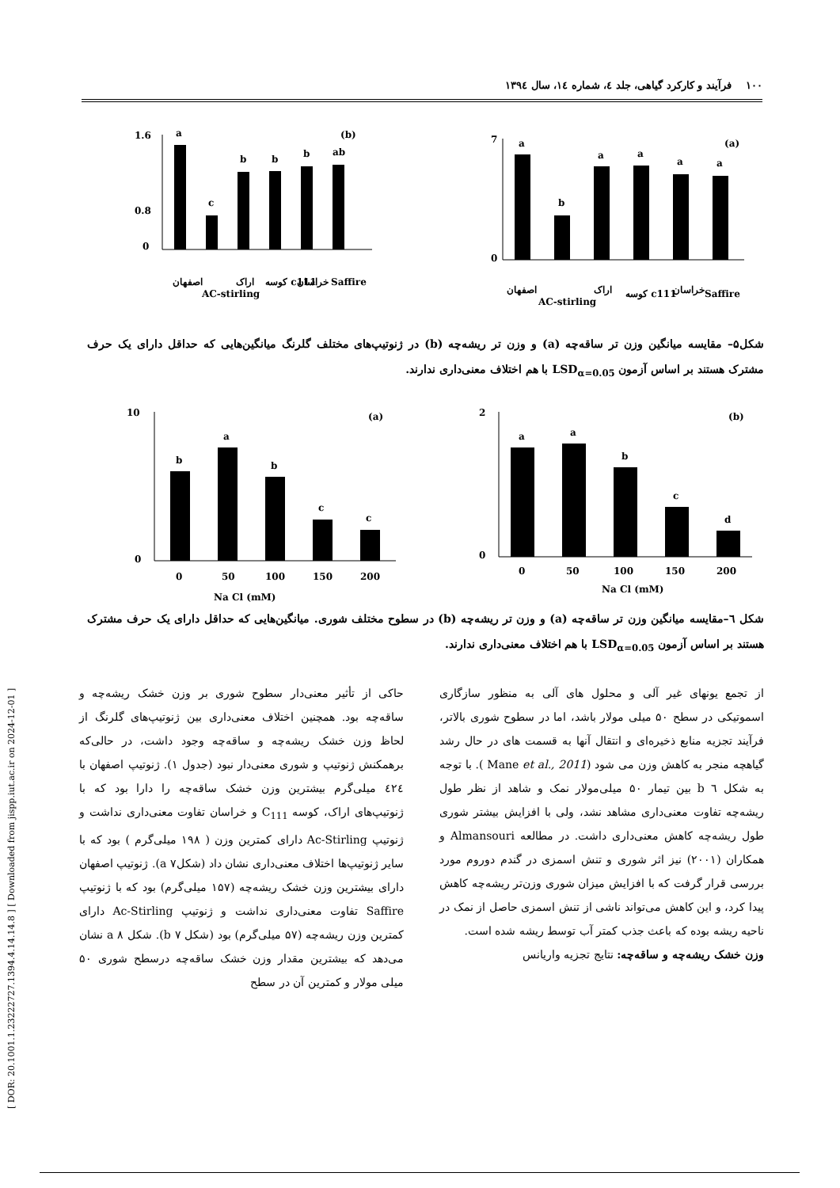[ DOR: 20.1001.1.23222727.1394.4.14.14.8 ] [ Downloaded from jispp.iut.ac.ir on 2024-12-01 ]
۱۰۰ فرآیند و کارکرد گیاهی، جلد ٤، شماره ١٤، سال ١٣٩٤
1.6
0.8
0
a
c
b
b
b
ab
(b)
اصفهان
AC-stirling
اراک
کوسه c111
خراسان
Saffire
7
0
a
b
a
a
a
a
(a)
اصفهان
AC-stirling
اراک
کوسه c111
خراسان
Saffire
شکل۵– مقایسه میانگین وزن تر ساقه‌چه (a) و وزن تر ریشه‌چه (b) در ژنوتیپ‌های مختلف گلرنگ میانگین‌هایی که حداقل دارای یک حرف مشترک هستند بر اساس آزمون LSD<sub>α=0.05</sub> با هم اختلاف معنی‌داری ندارند.
10
0
b
a
b
c
c
(a)
0
50
100
150
200
Na Cl (mM)
2
0
a
a
b
c
d
(b)
0
50
100
150
200
Na Cl (mM)
شکل ٦–مقایسه میانگین وزن تر ساقه‌چه (a) و وزن تر ریشه‌چه (b) در سطوح مختلف شوری. میانگین‌هایی که حداقل دارای یک حرف مشترک هستند بر اساس آزمون LSD<sub>α=0.05</sub> با هم اختلاف معنی‌داری ندارند.
از تجمع یونهای غیر آلی و محلول های آلی به منظور سازگاری اسموتیکی در سطح ۵۰ میلی مولار باشد، اما در سطوح شوری بالاتر، فرآیند تجزیه منابع ذخیره‌ای و انتقال آنها به قسمت های در حال رشد گیاهچه منجر به کاهش وزن می شود (Mane et al., 2011 ). با توجه به شکل ٦ b بین تیمار ۵۰ میلی‌مولار نمک و شاهد از نظر طول ریشه‌چه تفاوت معنی‌داری مشاهد نشد، ولی با افزایش بیشتر شوری طول ریشه‌چه کاهش معنی‌داری داشت. در مطالعه Almansouri و همکاران (۲۰۰۱) نیز اثر شوری و تنش اسمزی در گندم دوروم مورد بررسی قرار گرفت که با افزایش میزان شوری وزن‌تر ریشه‌چه کاهش پیدا کرد، و این کاهش می‌تواند ناشی از تنش اسمزی حاصل از نمک در ناحیه ریشه بوده که باعث جذب کمتر آب توسط ریشه شده است.
وزن خشک ریشه‌چه و ساقه‌چه: نتایج تجزیه واریانس
حاکی از تأثیر معنی‌دار سطوح شوری بر وزن خشک ریشه‌چه و ساقه‌چه بود. همچنین اختلاف معنی‌داری بین ژنوتیپ‌های گلرنگ از لحاظ وزن خشک ریشه‌چه و ساقه‌چه وجود داشت، در حالی‌که برهمکنش ژنوتیپ و شوری معنی‌دار نبود (جدول ۱). ژنوتیپ اصفهان با ٤٢٤ میلی‌گرم بیشترین وزن خشک ساقه‌چه را دارا بود که با ژنوتیپ‌های اراک، کوسه C<sub>111</sub> و خراسان تفاوت معنی‌داری نداشت و ژنوتیپ Ac-Stirling دارای کمترین وزن ( ۱۹۸ میلی‌گرم ) بود که با سایر ژنوتیپ‌ها اختلاف معنی‌داری نشان داد (شکلa ۷). ژنوتیپ اصفهان دارای بیشترین وزن خشک ریشه‌چه (۱۵۷ میلی‌گرم) بود که با ژنوتیپ Saffire تفاوت معنی‌داری نداشت و ژنوتیپ Ac-Stirling دارای کمترین وزن ریشه‌چه (۵۷ میلی‌گرم) بود (شکل b ۷). شکل a ۸ نشان می‌دهد که بیشترین مقدار وزن خشک ساقه‌چه درسطح شوری ۵۰ میلی مولار و کمترین آن در سطح